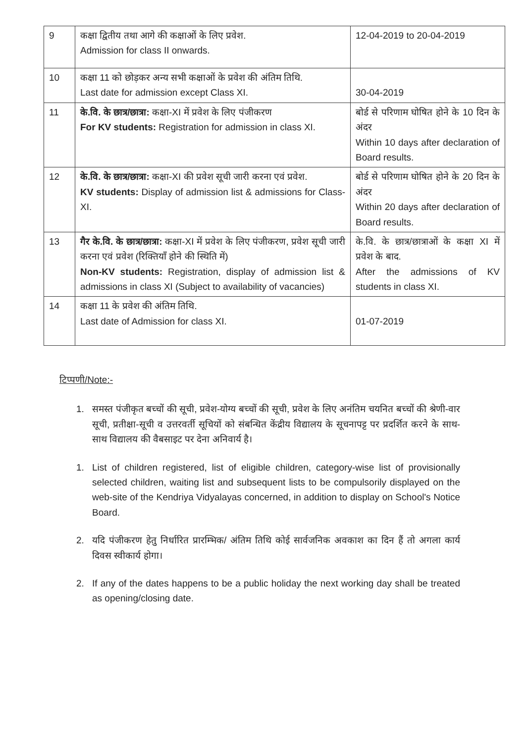| 9 | कक्षा द्वितीय तथा आगे की कक्षाओं के लिए प्रवेश. Admission for class II onwards. | 12-04-2019 to 20-04-2019 |
| 10 | कक्षा 11 को छोड़कर अन्य सभी कक्षाओं के प्रवेश की अंतिम तिथि. Last date for admission except Class XI. | 30-04-2019 |
| 11 | के.वि. के छात्र/छात्रा: कक्षा-XI में प्रवेश के लिए पंजीकरण For KV students: Registration for admission in class XI. | बोर्ड से परिणाम घोषित होने के 10 दिन के अंदर Within 10 days after declaration of Board results. |
| 12 | के.वि. के छात्र/छात्रा: कक्षा-XI की प्रवेश सूची जारी करना एवं प्रवेश. KV students: Display of admission list & admissions for Class-XI. | बोर्ड से परिणाम घोषित होने के 20 दिन के अंदर Within 20 days after declaration of Board results. |
| 13 | गैर के.वि. के छात्र/छात्रा: कक्षा-XI में प्रवेश के लिए पंजीकरण, प्रवेश सूची जारी करना एवं प्रवेश (रिक्तियाँ होने की स्थिति में) Non-KV students: Registration, display of admission list & admissions in class XI (Subject to availability of vacancies) | के.वि. के छात्र/छात्राओं के कक्षा XI में प्रवेश के बाद. After the admissions of KV students in class XI. |
| 14 | कक्षा 11 के प्रवेश की अंतिम तिथि. Last date of Admission for class XI. | 01-07-2019 |
टिप्पणी/Note:-
1. समस्त पंजीकृत बच्चों की सूची, प्रवेश-योग्य बच्चों की सूची, प्रवेश के लिए अनंतिम चयनित बच्चों की श्रेणी-वार सूची, प्रतीक्षा-सूची व उत्तरवर्ती सूचियों को संबन्धित केंद्रीय विद्यालय के सूचनापट्ट पर प्रदर्शित करने के साथ-साथ विद्यालय की वैबसाइट पर देना अनिवार्य है।
1. List of children registered, list of eligible children, category-wise list of provisionally selected children, waiting list and subsequent lists to be compulsorily displayed on the web-site of the Kendriya Vidyalayas concerned, in addition to display on School's Notice Board.
2. यदि पंजीकरण हेतु निर्धारित प्रारम्भिक/ अंतिम तिथि कोई सार्वजनिक अवकाश का दिन हैं तो अगला कार्य दिवस स्वीकार्य होगा।
2. If any of the dates happens to be a public holiday the next working day shall be treated as opening/closing date.